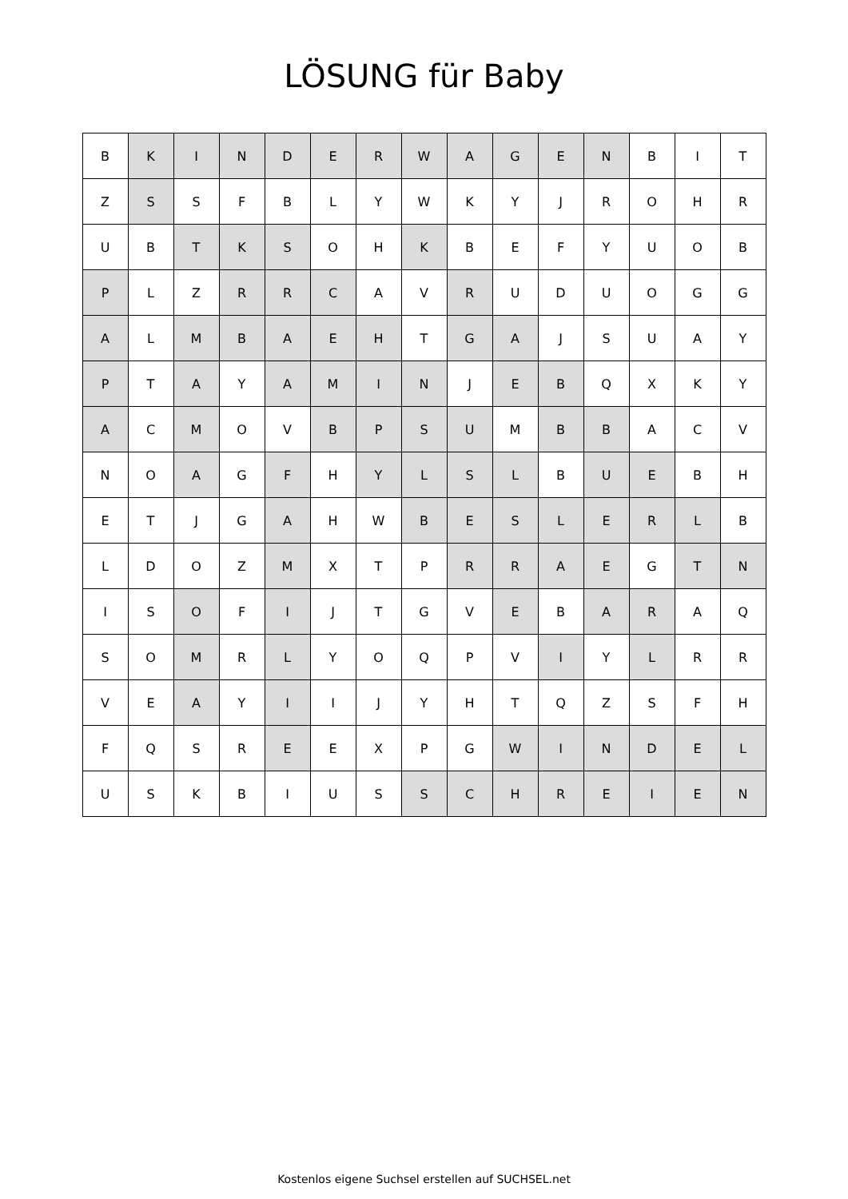LÖSUNG für Baby
| B | K | I | N | D | E | R | W | A | G | E | N | B | I | T |
| Z | S | S | F | B | L | Y | W | K | Y | J | R | O | H | R |
| U | B | T | K | S | O | H | K | B | E | F | Y | U | O | B |
| P | L | Z | R | R | C | A | V | R | U | D | U | O | G | G |
| A | L | M | B | A | E | H | T | G | A | J | S | U | A | Y |
| P | T | A | Y | A | M | I | N | J | E | B | Q | X | K | Y |
| A | C | M | O | V | B | P | S | U | M | B | B | A | C | V |
| N | O | A | G | F | H | Y | L | S | L | B | U | E | B | H |
| E | T | J | G | A | H | W | B | E | S | L | E | R | L | B |
| L | D | O | Z | M | X | T | P | R | R | A | E | G | T | N |
| I | S | O | F | I | J | T | G | V | E | B | A | R | A | Q |
| S | O | M | R | L | Y | O | Q | P | V | I | Y | L | R | R |
| V | E | A | Y | I | I | J | Y | H | T | Q | Z | S | F | H |
| F | Q | S | R | E | E | X | P | G | W | I | N | D | E | L |
| U | S | K | B | I | U | S | S | C | H | R | E | I | E | N |
Kostenlos eigene Suchsel erstellen auf SUCHSEL.net